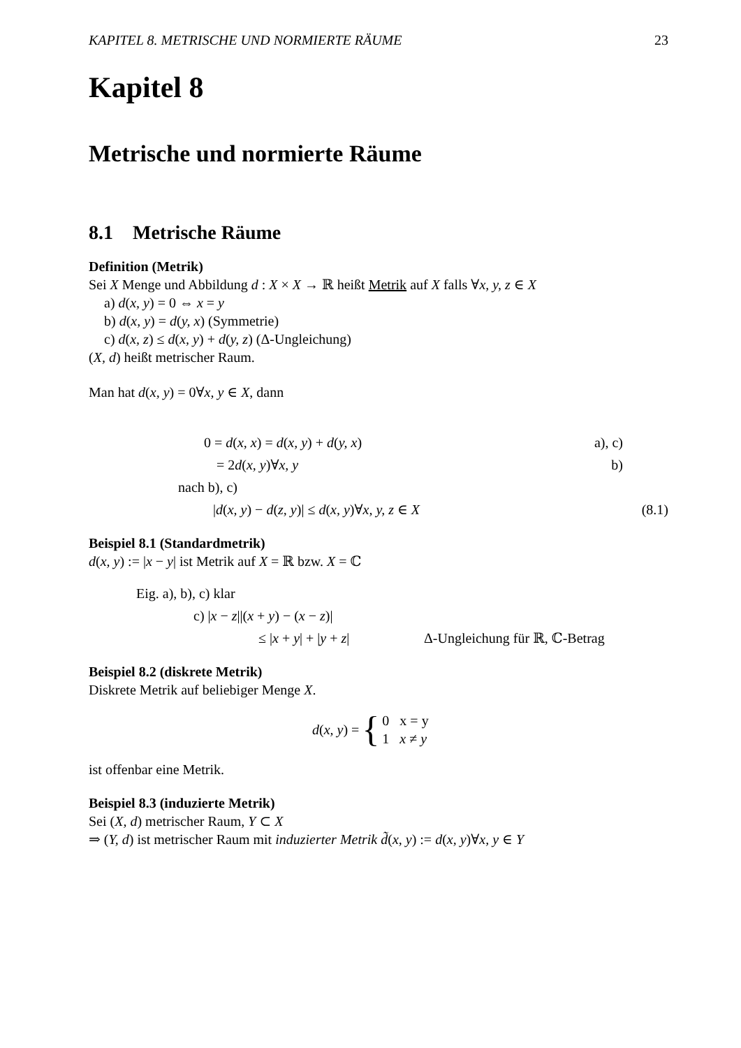KAPITEL 8. METRISCHE UND NORMIERTE RÄUME 23
Kapitel 8
Metrische und normierte Räume
8.1 Metrische Räume
Definition (Metrik)
Sei X Menge und Abbildung d : X × X → ℝ heißt Metrik auf X falls ∀x, y, z ∈ X
a) d(x, y) = 0 ⇔ x = y
b) d(x, y) = d(y, x) (Symmetrie)
c) d(x, z) ≤ d(x, y) + d(y, z) (Δ-Ungleichung)
(X, d) heißt metrischer Raum.
Man hat d(x, y) = 0∀x, y ∈ X, dann
0 = d(x, x) = d(x, y) + d(y, x) a), c)
= 2d(x, y)∀x, y b)
nach b), c)
|d(x, y) − d(z, y)| ≤ d(x, y)∀x, y, z ∈ X (8.1)
Beispiel 8.1 (Standardmetrik)
d(x, y) := |x − y| ist Metrik auf X = ℝ bzw. X = ℂ
Eig. a), b), c) klar
c) |x − z||(x + y) − (x − z)|
≤ |x + y| + |y + z| Δ-Ungleichung für ℝ, ℂ-Betrag
Beispiel 8.2 (diskrete Metrik)
Diskrete Metrik auf beliebiger Menge X.
d(x, y) = { 0 x = y
1 x ≠ y
ist offenbar eine Metrik.
Beispiel 8.3 (induzierte Metrik)
Sei (X, d) metrischer Raum, Y ⊂ X
⇒ (Y, d) ist metrischer Raum mit induzierter Metrik d̃(x, y) := d(x, y)∀x, y ∈ Y